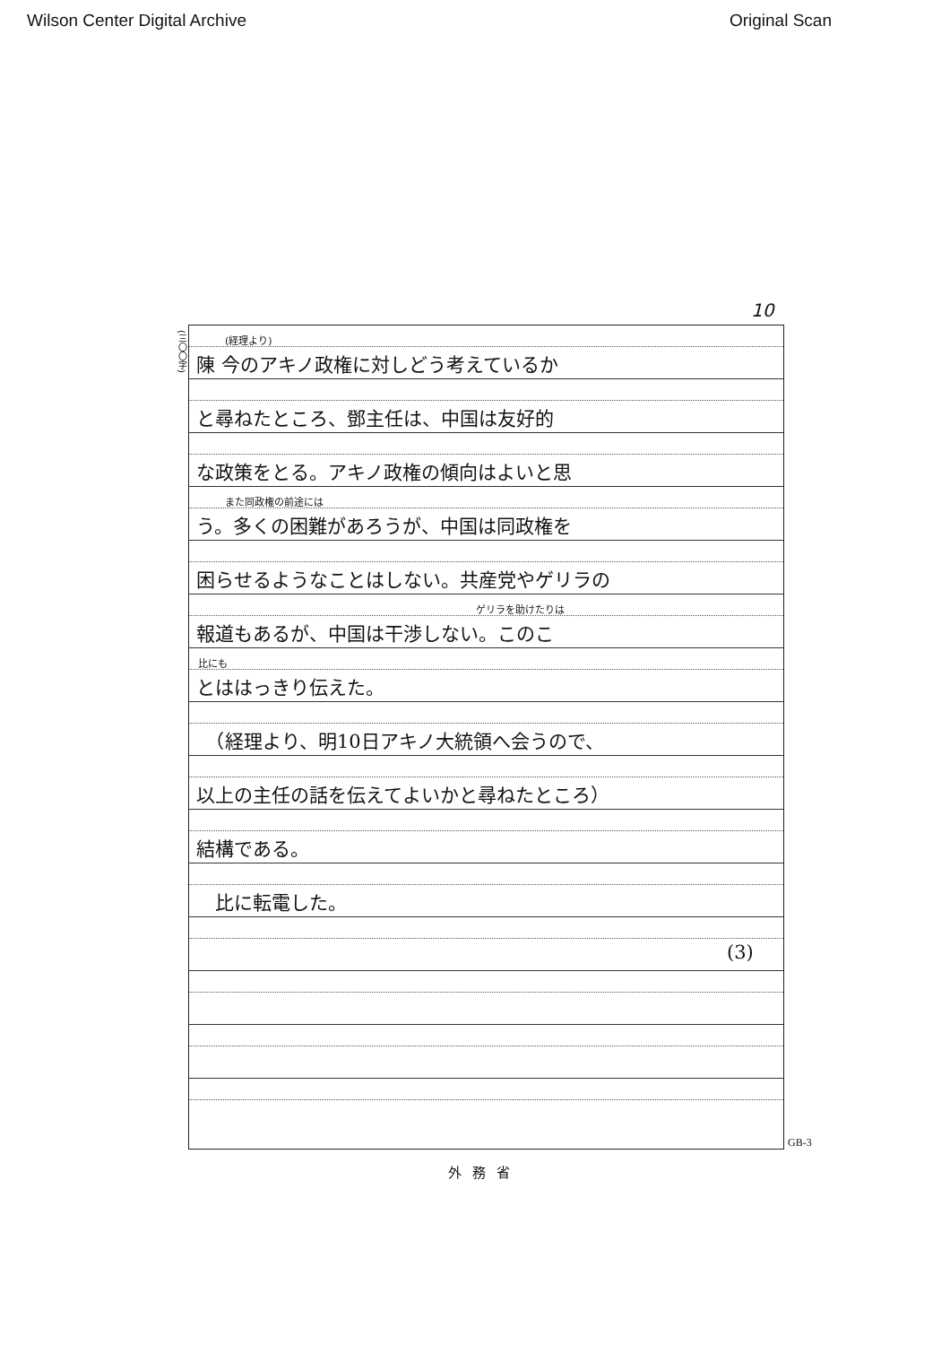Wilson Center Digital Archive Original Scan
10
(三〇〇字)
(経理より)
陳 今のアキノ政権に対しどう考えているか
と尋ねたところ、鄧主任は、中国は友好的
な政策をとる。アキノ政権の傾向はよいと思
また同政権の前途には
う。多くの困難があろうが、中国は同政権を
困らせるようなことはしない。共産党やゲリラの
ゲリラを助けたりは
報道もあるが、中国は干渉しない。このこ
比にも
とははっきり伝えた。
　（経理より、明10日アキノ大統領へ会うので、
以上の主任の話を伝えてよいかと尋ねたところ）
結構である。
　比に転電した。
(3)
GB-3
外務省